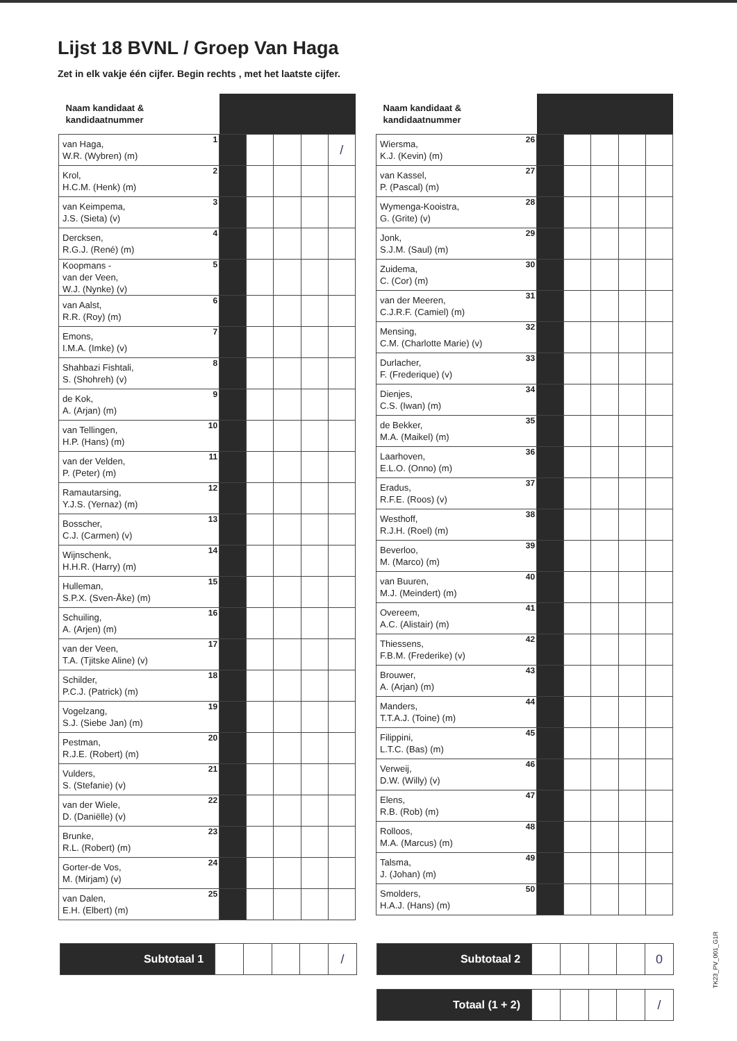Lijst 18 BVNL / Groep Van Haga
Zet in elk vakje één cijfer. Begin rechts , met het laatste cijfer.
| Naam kandidaat & kandidaatnummer | | | | | | |
| --- | --- | --- | --- | --- | --- | --- |
| van Haga, W.R. (Wybren) (m) | 1 | | | | | / |
| Krol, H.C.M. (Henk) (m) | 2 | | | | | |
| van Keimpema, J.S. (Sieta) (v) | 3 | | | | | |
| Dercksen, R.G.J. (René) (m) | 4 | | | | | |
| Koopmans - van der Veen, W.J. (Nynke) (v) | 5 | | | | | |
| van Aalst, R.R. (Roy) (m) | 6 | | | | | |
| Emons, I.M.A. (Imke) (v) | 7 | | | | | |
| Shahbazi Fishtali, S. (Shohreh) (v) | 8 | | | | | |
| de Kok, A. (Arjan) (m) | 9 | | | | | |
| van Tellingen, H.P. (Hans) (m) | 10 | | | | | |
| van der Velden, P. (Peter) (m) | 11 | | | | | |
| Ramautarsing, Y.J.S. (Yernaz) (m) | 12 | | | | | |
| Bosscher, C.J. (Carmen) (v) | 13 | | | | | |
| Wijnschenk, H.H.R. (Harry) (m) | 14 | | | | | |
| Hulleman, S.P.X. (Sven-Åke) (m) | 15 | | | | | |
| Schuiling, A. (Arjen) (m) | 16 | | | | | |
| van der Veen, T.A. (Tjitske Aline) (v) | 17 | | | | | |
| Schilder, P.C.J. (Patrick) (m) | 18 | | | | | |
| Vogelzang, S.J. (Siebe Jan) (m) | 19 | | | | | |
| Pestman, R.J.E. (Robert) (m) | 20 | | | | | |
| Vulders, S. (Stefanie) (v) | 21 | | | | | |
| van der Wiele, D. (Daniëlle) (v) | 22 | | | | | |
| Brunke, R.L. (Robert) (m) | 23 | | | | | |
| Gorter-de Vos, M. (Mirjam) (v) | 24 | | | | | |
| van Dalen, E.H. (Elbert) (m) | 25 | | | | | |
| Naam kandidaat & kandidaatnummer | | | | | | |
| --- | --- | --- | --- | --- | --- | --- |
| Wiersma, K.J. (Kevin) (m) | 26 | | | | | |
| van Kassel, P. (Pascal) (m) | 27 | | | | | |
| Wymenga-Kooistra, G. (Grite) (v) | 28 | | | | | |
| Jonk, S.J.M. (Saul) (m) | 29 | | | | | |
| Zuidema, C. (Cor) (m) | 30 | | | | | |
| van der Meeren, C.J.R.F. (Camiel) (m) | 31 | | | | | |
| Mensing, C.M. (Charlotte Marie) (v) | 32 | | | | | |
| Durlacher, F. (Frederique) (v) | 33 | | | | | |
| Dienjes, C.S. (Iwan) (m) | 34 | | | | | |
| de Bekker, M.A. (Maikel) (m) | 35 | | | | | |
| Laarhoven, E.L.O. (Onno) (m) | 36 | | | | | |
| Eradus, R.F.E. (Roos) (v) | 37 | | | | | |
| Westhoff, R.J.H. (Roel) (m) | 38 | | | | | |
| Beverloo, M. (Marco) (m) | 39 | | | | | |
| van Buuren, M.J. (Meindert) (m) | 40 | | | | | |
| Overeem, A.C. (Alistair) (m) | 41 | | | | | |
| Thiessens, F.B.M. (Frederike) (v) | 42 | | | | | |
| Brouwer, A. (Arjan) (m) | 43 | | | | | |
| Manders, T.T.A.J. (Toine) (m) | 44 | | | | | |
| Filippini, L.T.C. (Bas) (m) | 45 | | | | | |
| Verweij, D.W. (Willy) (v) | 46 | | | | | |
| Elens, R.B. (Rob) (m) | 47 | | | | | |
| Rolloos, M.A. (Marcus) (m) | 48 | | | | | |
| Talsma, J. (Johan) (m) | 49 | | | | | |
| Smolders, H.A.J. (Hans) (m) | 50 | | | | | |
| Subtotaal 1 | | | | | / |
| Subtotaal 2 | | | | | 0 |
| Totaal (1 + 2) | | | | | / |
TK23_PV_001_G1R